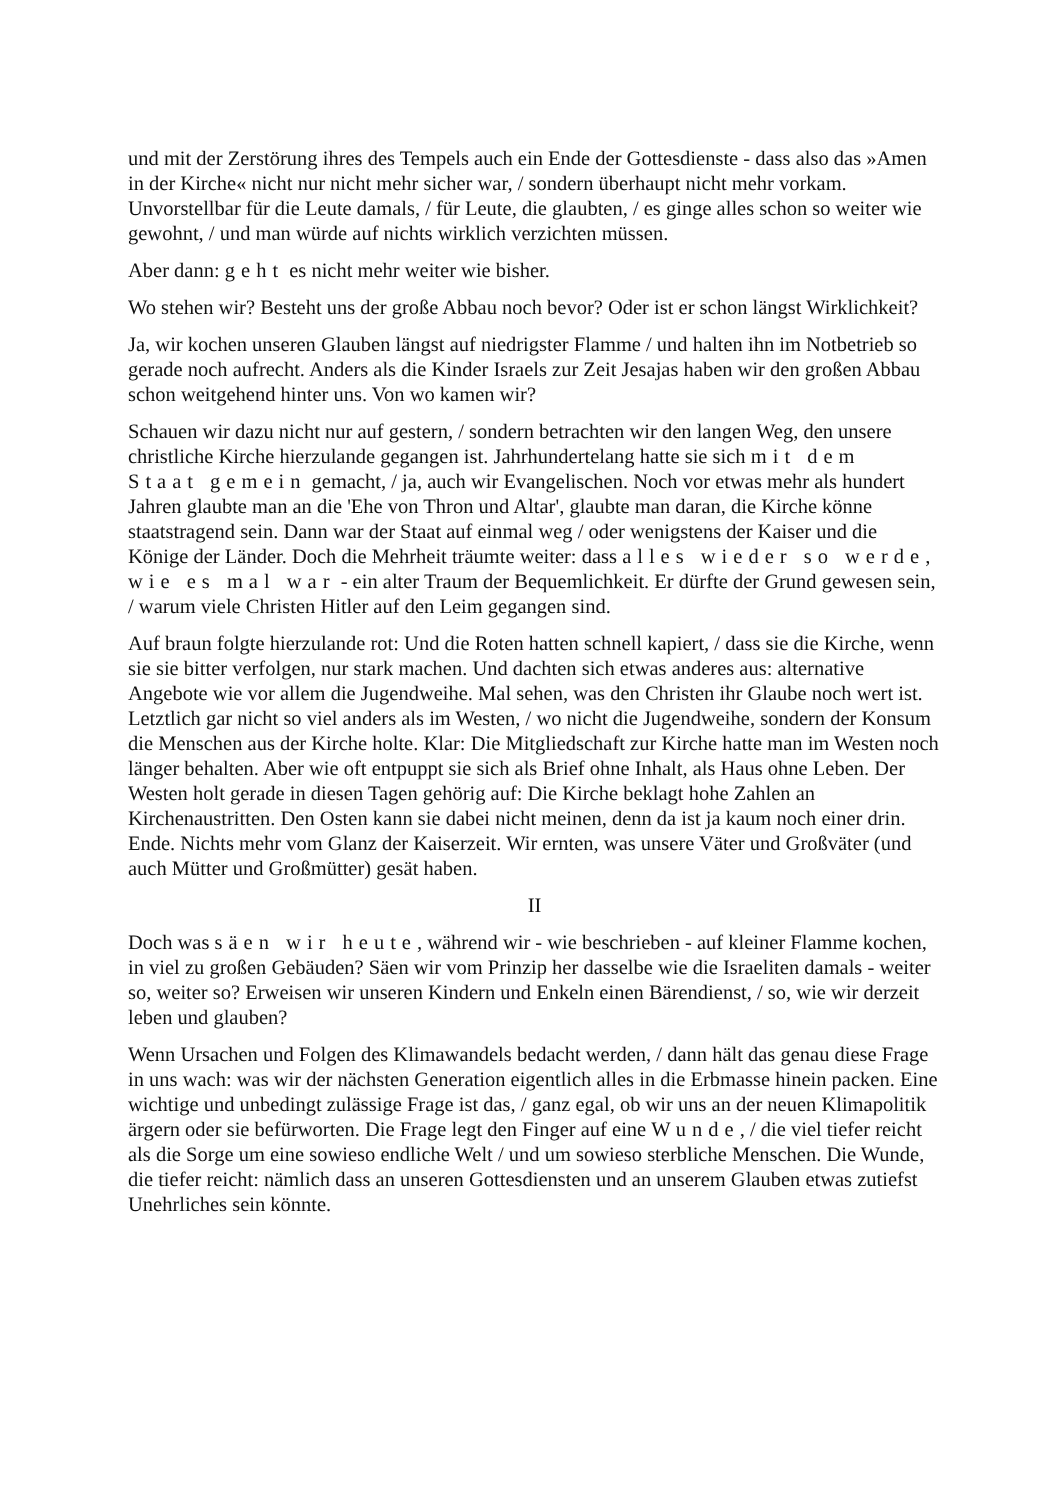und mit der Zerstörung ihres des Tempels auch ein Ende der Gottesdienste - dass also das »Amen in der Kirche« nicht nur nicht mehr sicher war, / sondern überhaupt nicht mehr vorkam. Unvorstellbar für die Leute damals, / für Leute, die glaubten, / es ginge alles schon so weiter wie gewohnt, / und man würde auf nichts wirklich verzichten müssen.
Aber dann: geht es nicht mehr weiter wie bisher.
Wo stehen wir? Besteht uns der große Abbau noch bevor? Oder ist er schon längst Wirklichkeit?
Ja, wir kochen unseren Glauben längst auf niedrigster Flamme / und halten ihn im Notbetrieb so gerade noch aufrecht. Anders als die Kinder Israels zur Zeit Jesajas haben wir den großen Abbau schon weitgehend hinter uns. Von wo kamen wir?
Schauen wir dazu nicht nur auf gestern, / sondern betrachten wir den langen Weg, den unsere christliche Kirche hierzulande gegangen ist. Jahrhundertelang hatte sie sich mit dem Staat gemein gemacht, / ja, auch wir Evangelischen. Noch vor etwas mehr als hundert Jahren glaubte man an die 'Ehe von Thron und Altar', glaubte man daran, die Kirche könne staatstragend sein. Dann war der Staat auf einmal weg / oder wenigstens der Kaiser und die Könige der Länder. Doch die Mehrheit träumte weiter: dass alles wieder so werde, wie es mal war - ein alter Traum der Bequemlichkeit. Er dürfte der Grund gewesen sein, / warum viele Christen Hitler auf den Leim gegangen sind.
Auf braun folgte hierzulande rot: Und die Roten hatten schnell kapiert, / dass sie die Kirche, wenn sie sie bitter verfolgen, nur stark machen. Und dachten sich etwas anderes aus: alternative Angebote wie vor allem die Jugendweihe. Mal sehen, was den Christen ihr Glaube noch wert ist. Letztlich gar nicht so viel anders als im Westen, / wo nicht die Jugendweihe, sondern der Konsum die Menschen aus der Kirche holte. Klar: Die Mitgliedschaft zur Kirche hatte man im Westen noch länger behalten. Aber wie oft entpuppt sie sich als Brief ohne Inhalt, als Haus ohne Leben. Der Westen holt gerade in diesen Tagen gehörig auf: Die Kirche beklagt hohe Zahlen an Kirchenaustritten. Den Osten kann sie dabei nicht meinen, denn da ist ja kaum noch einer drin. Ende. Nichts mehr vom Glanz der Kaiserzeit. Wir ernten, was unsere Väter und Großväter (und auch Mütter und Großmütter) gesät haben.
II
Doch was säen wir heute, während wir - wie beschrieben - auf kleiner Flamme kochen, in viel zu großen Gebäuden? Säen wir vom Prinzip her dasselbe wie die Israeliten damals - weiter so, weiter so? Erweisen wir unseren Kindern und Enkeln einen Bärendienst, / so, wie wir derzeit leben und glauben?
Wenn Ursachen und Folgen des Klimawandels bedacht werden, / dann hält das genau diese Frage in uns wach: was wir der nächsten Generation eigentlich alles in die Erbmasse hinein packen. Eine wichtige und unbedingt zulässige Frage ist das, / ganz egal, ob wir uns an der neuen Klimapolitik ärgern oder sie befürworten. Die Frage legt den Finger auf eine Wunde, / die viel tiefer reicht als die Sorge um eine sowieso endliche Welt / und um sowieso sterbliche Menschen. Die Wunde, die tiefer reicht: nämlich dass an unseren Gottesdiensten und an unserem Glauben etwas zutiefst Unehrliches sein könnte.